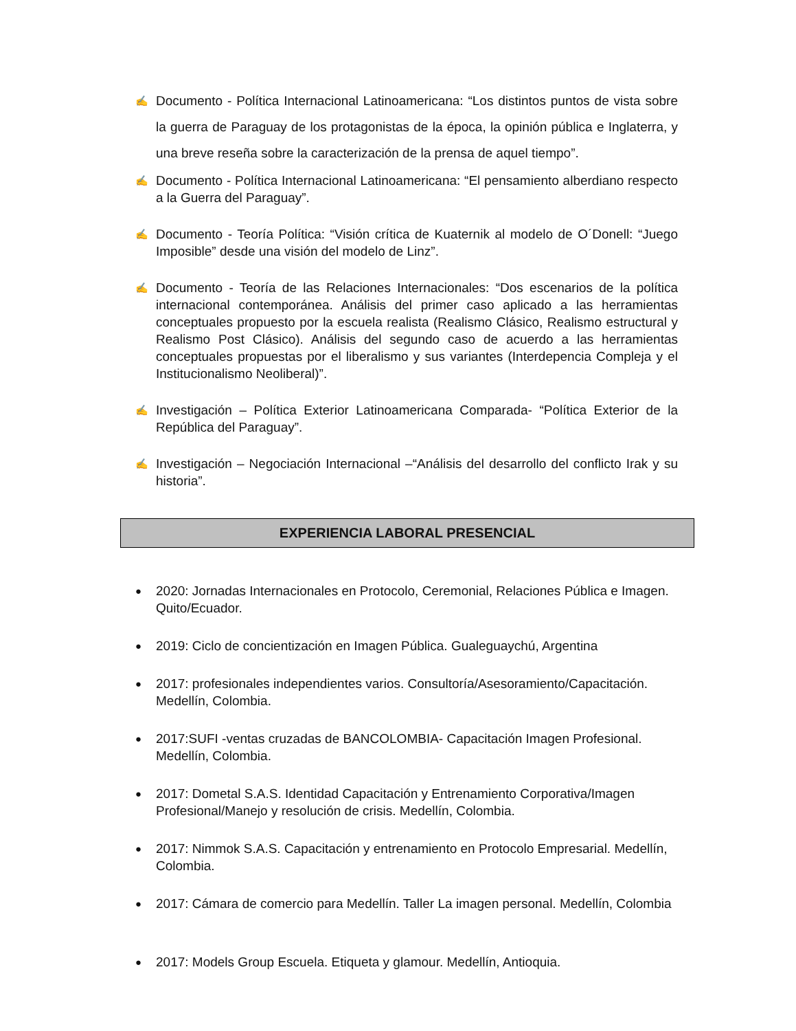✍ Documento - Política Internacional Latinoamericana: “Los distintos puntos de vista sobre la guerra de Paraguay de los protagonistas de la época, la opinión pública e Inglaterra, y una breve reseña sobre la caracterización de la prensa de aquel tiempo”.
✍ Documento - Política Internacional Latinoamericana: “El pensamiento alberdiano respecto a la Guerra del Paraguay”.
✍ Documento - Teoría Política: “Visión crítica de Kuaternik al modelo de O´Donell: “Juego Imposible” desde una visión del modelo de Linz”.
✍ Documento - Teoría de las Relaciones Internacionales: “Dos escenarios de la política internacional contemporánea. Análisis del primer caso aplicado a las herramientas conceptuales propuesto por la escuela realista (Realismo Clásico, Realismo estructural y Realismo Post Clásico). Análisis del segundo caso de acuerdo a las herramientas conceptuales propuestas por el liberalismo y sus variantes (Interdepencia Compleja y el Institucionalismo Neoliberal)”.
✍ Investigación – Política Exterior Latinoamericana Comparada- “Política Exterior de la República del Paraguay”.
✍ Investigación – Negociación Internacional –“Análisis del desarrollo del conflicto Irak y su historia”.
EXPERIENCIA LABORAL PRESENCIAL
● 2020: Jornadas Internacionales en Protocolo, Ceremonial, Relaciones Pública e Imagen. Quito/Ecuador.
● 2019: Ciclo de concientización en Imagen Pública. Gualeguaychú, Argentina
● 2017: profesionales independientes varios. Consultoría/Asesoramiento/Capacitación. Medellín, Colombia.
● 2017:SUFI -ventas cruzadas de BANCOLOMBIA- Capacitación Imagen Profesional. Medellín, Colombia.
● 2017: Dometal S.A.S. Identidad Capacitación y Entrenamiento Corporativa/Imagen Profesional/Manejo y resolución de crisis. Medellín, Colombia.
● 2017: Nimmok S.A.S. Capacitación y entrenamiento en Protocolo Empresarial. Medellín, Colombia.
● 2017: Cámara de comercio para Medellín. Taller La imagen personal. Medellín, Colombia
● 2017: Models Group Escuela. Etiqueta y glamour. Medellín, Antioquia.